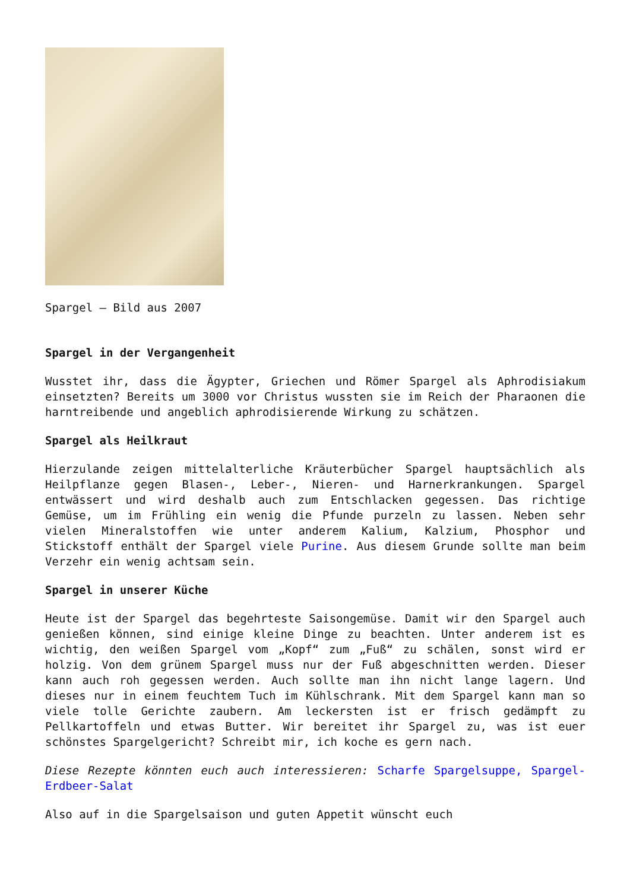Spargel – Bild aus 2007
Spargel in der Vergangenheit
Wusstet ihr, dass die Ägypter, Griechen und Römer Spargel als Aphrodisiakum einsetzten? Bereits um 3000 vor Christus wussten sie im Reich der Pharaonen die harntreibende und angeblich aphrodisierende Wirkung zu schätzen.
Spargel als Heilkraut
Hierzulande zeigen mittelalterliche Kräuterbücher Spargel hauptsächlich als Heilpflanze gegen Blasen-, Leber-, Nieren- und Harnerkrankungen. Spargel entwässert und wird deshalb auch zum Entschlacken gegessen. Das richtige Gemüse, um im Frühling ein wenig die Pfunde purzeln zu lassen. Neben sehr vielen Mineralstoffen wie unter anderem Kalium, Kalzium, Phosphor und Stickstoff enthält der Spargel viele Purine. Aus diesem Grunde sollte man beim Verzehr ein wenig achtsam sein.
Spargel in unserer Küche
Heute ist der Spargel das begehrteste Saisongemüse. Damit wir den Spargel auch genießen können, sind einige kleine Dinge zu beachten. Unter anderem ist es wichtig, den weißen Spargel vom „Kopf“ zum „Fuß“ zu schälen, sonst wird er holzig. Von dem grünem Spargel muss nur der Fuß abgeschnitten werden. Dieser kann auch roh gegessen werden. Auch sollte man ihn nicht lange lagern. Und dieses nur in einem feuchtem Tuch im Kühlschrank. Mit dem Spargel kann man so viele tolle Gerichte zaubern. Am leckersten ist er frisch gedämpft zu Pellkartoffeln und etwas Butter. Wir bereitet ihr Spargel zu, was ist euer schönstes Spargelgericht? Schreibt mir, ich koche es gern nach.
Diese Rezepte könnten euch auch interessieren: Scharfe Spargelsuppe, Spargel-Erdbeer-Salat
Also auf in die Spargelsaison und guten Appetit wünscht euch